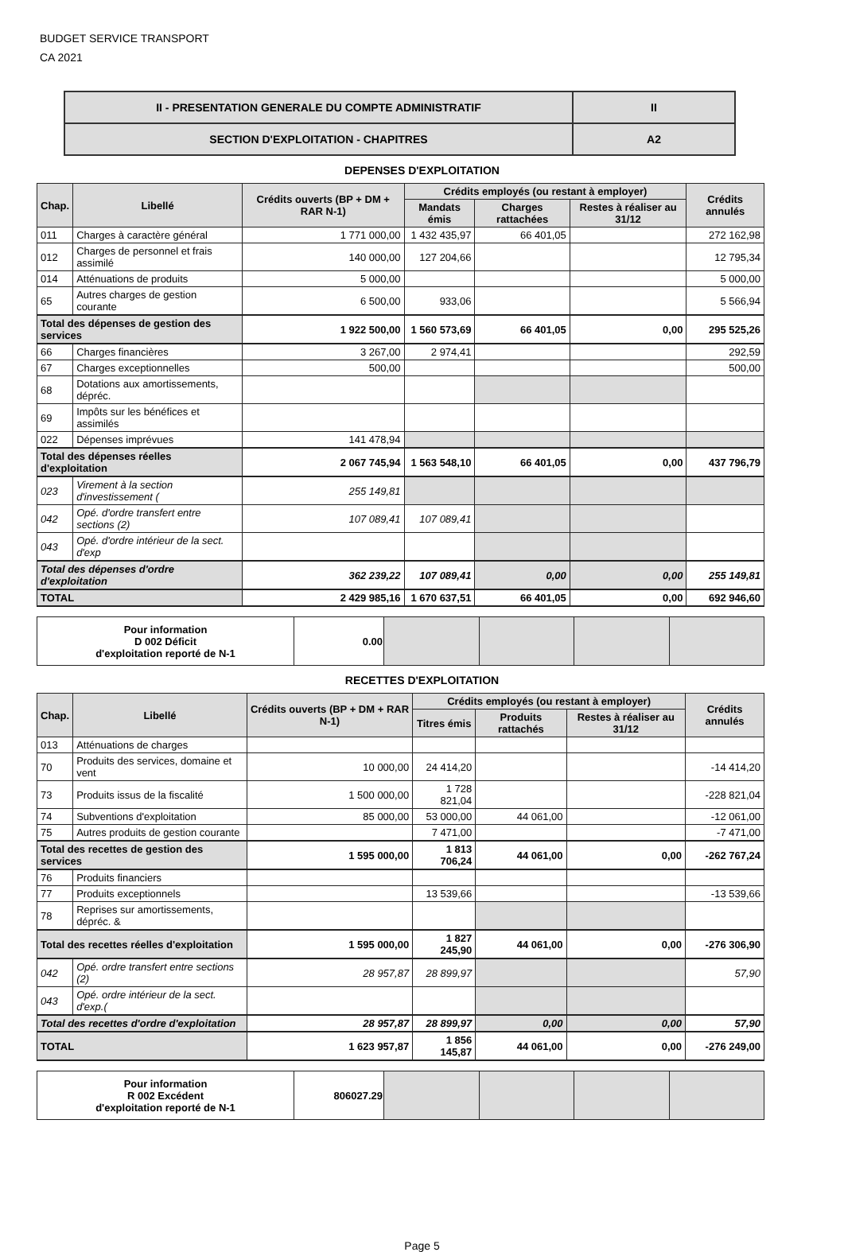BUDGET SERVICE TRANSPORT
CA 2021
| II - PRESENTATION GENERALE DU COMPTE ADMINISTRATIF | II |
| SECTION D'EXPLOITATION - CHAPITRES | A2 |
DEPENSES D'EXPLOITATION
| Chap. | Libellé | Crédits ouverts (BP + DM + RAR N-1) | Crédits employés (ou restant à employer) | | | Crédits annulés |
| --- | --- | --- | --- | --- | --- | --- |
| | | | Mandats émis | Charges rattachées | Restes à réaliser au 31/12 | |
| 011 | Charges à caractère général | 1 771 000,00 | 1 432 435,97 | 66 401,05 | | 272 162,98 |
| 012 | Charges de personnel et frais assimilé | 140 000,00 | 127 204,66 | | | 12 795,34 |
| 014 | Atténuations de produits | 5 000,00 | | | | 5 000,00 |
| 65 | Autres charges de gestion courante | 6 500,00 | 933,06 | | | 5 566,94 |
| Total des dépenses de gestion des services | | 1 922 500,00 | 1 560 573,69 | 66 401,05 | 0,00 | 295 525,26 |
| 66 | Charges financières | 3 267,00 | 2 974,41 | | | 292,59 |
| 67 | Charges exceptionnelles | 500,00 | | | | 500,00 |
| 68 | Dotations aux amortissements, dépréc. | | | | | |
| 69 | Impôts sur les bénéfices et assimilés | | | | | |
| 022 | Dépenses imprévues | 141 478,94 | | | | |
| Total des dépenses réelles d'exploitation | | 2 067 745,94 | 1 563 548,10 | 66 401,05 | 0,00 | 437 796,79 |
| 023 | Virement à la section d'investissement ( | 255 149,81 | | | | |
| 042 | Opé. d'ordre transfert entre sections (2) | 107 089,41 | 107 089,41 | | | |
| 043 | Opé. d'ordre intérieur de la sect. d'exp | | | | | |
| Total des dépenses d'ordre d'exploitation | | 362 239,22 | 107 089,41 | 0,00 | 0,00 | 255 149,81 |
| TOTAL | | 2 429 985,16 | 1 670 637,51 | 66 401,05 | 0,00 | 692 946,60 |
| Pour information D 002 Déficit d'exploitation reporté de N-1 | 0.00 | | | | |
RECETTES D'EXPLOITATION
| Chap. | Libellé | Crédits ouverts (BP + DM + RAR N-1) | Crédits employés (ou restant à employer) | | | Crédits annulés |
| --- | --- | --- | --- | --- | --- | --- |
| | | | Titres émis | Produits rattachés | Restes à réaliser au 31/12 | |
| 013 | Atténuations de charges | | | | | |
| 70 | Produits des services, domaine et vent | 10 000,00 | 24 414,20 | | | -14 414,20 |
| 73 | Produits issus de la fiscalité | 1 500 000,00 | 1 728 821,04 | | | -228 821,04 |
| 74 | Subventions d'exploitation | 85 000,00 | 53 000,00 | 44 061,00 | | -12 061,00 |
| 75 | Autres produits de gestion courante | | 7 471,00 | | | -7 471,00 |
| Total des recettes de gestion des services | | 1 595 000,00 | 1 813 706,24 | 44 061,00 | 0,00 | -262 767,24 |
| 76 | Produits financiers | | | | | |
| 77 | Produits exceptionnels | | 13 539,66 | | | -13 539,66 |
| 78 | Reprises sur amortissements, dépréc. & | | | | | |
| Total des recettes réelles d'exploitation | | 1 595 000,00 | 1 827 245,90 | 44 061,00 | 0,00 | -276 306,90 |
| 042 | Opé. ordre transfert entre sections (2) | 28 957,87 | 28 899,97 | | | 57,90 |
| 043 | Opé. ordre intérieur de la sect. d'exp.( | | | | | |
| Total des recettes d'ordre d'exploitation | | 28 957,87 | 28 899,97 | 0,00 | 0,00 | 57,90 |
| TOTAL | | 1 623 957,87 | 1 856 145,87 | 44 061,00 | 0,00 | -276 249,00 |
| Pour information R 002 Excédent d'exploitation reporté de N-1 | 806027.29 | | | | |
Page 5